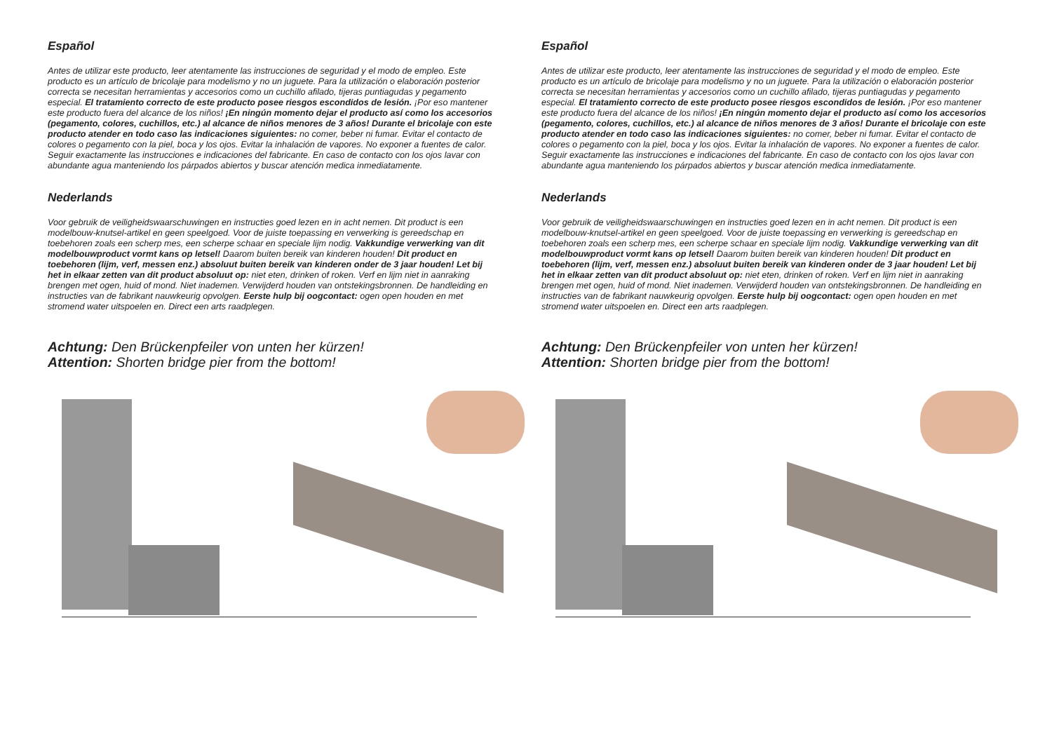Español
Antes de utilizar este producto, leer atentamente las instrucciones de seguridad y el modo de empleo. Este producto es un artículo de bricolaje para modelismo y no un juguete. Para la utilización o elaboración posterior correcta se necesitan herramientas y accesorios como un cuchillo afilado, tijeras puntiagudas y pegamento especial. El tratamiento correcto de este producto posee riesgos escondidos de lesión. ¡Por eso mantener este producto fuera del alcance de los niños! ¡En ningún momento dejar el producto así como los accesorios (pegamento, colores, cuchillos, etc.) al alcance de niños menores de 3 años! Durante el bricolaje con este producto atender en todo caso las indicaciones siguientes: no comer, beber ni fumar. Evitar el contacto de colores o pegamento con la piel, boca y los ojos. Evitar la inhalación de vapores. No exponer a fuentes de calor. Seguir exactamente las instrucciones e indicaciones del fabricante. En caso de contacto con los ojos lavar con abundante agua manteniendo los párpados abiertos y buscar atención medica inmediatamente.
Nederlands
Voor gebruik de veiligheidswaarschuwingen en instructies goed lezen en in acht nemen. Dit product is een modelbouw-knutsel-artikel en geen speelgoed. Voor de juiste toepassing en verwerking is gereedschap en toebehoren zoals een scherp mes, een scherpe schaar en speciale lijm nodig. Vakkundige verwerking van dit modelbouwproduct vormt kans op letsel! Daarom buiten bereik van kinderen houden! Dit product en toebehoren (lijm, verf, messen enz.) absoluut buiten bereik van kinderen onder de 3 jaar houden! Let bij het in elkaar zetten van dit product absoluut op: niet eten, drinken of roken. Verf en lijm niet in aanraking brengen met ogen, huid of mond. Niet inademen. Verwijderd houden van ontstekingsbronnen. De handleiding en instructies van de fabrikant nauwkeurig opvolgen. Eerste hulp bij oogcontact: ogen open houden en met stromend water uitspoelen en. Direct een arts raadplegen.
Achtung: Den Brückenpfeiler von unten her kürzen!
Attention: Shorten bridge pier from the bottom!
Español
Antes de utilizar este producto, leer atentamente las instrucciones de seguridad y el modo de empleo. Este producto es un artículo de bricolaje para modelismo y no un juguete. Para la utilización o elaboración posterior correcta se necesitan herramientas y accesorios como un cuchillo afilado, tijeras puntiagudas y pegamento especial. El tratamiento correcto de este producto posee riesgos escondidos de lesión. ¡Por eso mantener este producto fuera del alcance de los niños! ¡En ningún momento dejar el producto así como los accesorios (pegamento, colores, cuchillos, etc.) al alcance de niños menores de 3 años! Durante el bricolaje con este producto atender en todo caso las indicaciones siguientes: no comer, beber ni fumar. Evitar el contacto de colores o pegamento con la piel, boca y los ojos. Evitar la inhalación de vapores. No exponer a fuentes de calor. Seguir exactamente las instrucciones e indicaciones del fabricante. En caso de contacto con los ojos lavar con abundante agua manteniendo los párpados abiertos y buscar atención medica inmediatamente.
Nederlands
Voor gebruik de veiligheidswaarschuwingen en instructies goed lezen en in acht nemen. Dit product is een modelbouw-knutsel-artikel en geen speelgoed. Voor de juiste toepassing en verwerking is gereedschap en toebehoren zoals een scherp mes, een scherpe schaar en speciale lijm nodig. Vakkundige verwerking van dit modelbouwproduct vormt kans op letsel! Daarom buiten bereik van kinderen houden! Dit product en toebehoren (lijm, verf, messen enz.) absoluut buiten bereik van kinderen onder de 3 jaar houden! Let bij het in elkaar zetten van dit product absoluut op: niet eten, drinken of roken. Verf en lijm niet in aanraking brengen met ogen, huid of mond. Niet inademen. Verwijderd houden van ontstekingsbronnen. De handleiding en instructies van de fabrikant nauwkeurig opvolgen. Eerste hulp bij oogcontact: ogen open houden en met stromend water uitspoelen en. Direct een arts raadplegen.
Achtung: Den Brückenpfeiler von unten her kürzen!
Attention: Shorten bridge pier from the bottom!